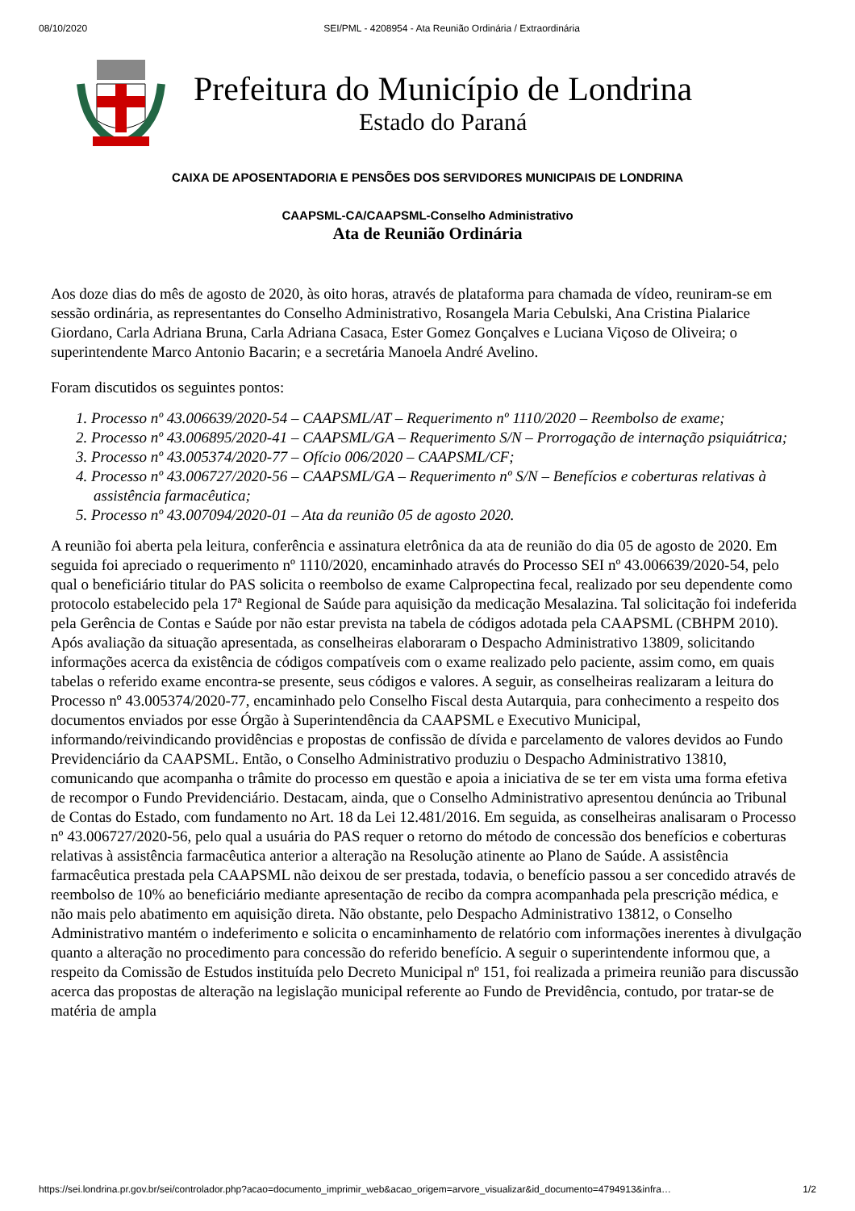08/10/2020 SEI/PML - 4208954 - Ata Reunião Ordinária / Extraordinária
Prefeitura do Município de Londrina
Estado do Paraná
CAIXA DE APOSENTADORIA E PENSÕES DOS SERVIDORES MUNICIPAIS DE LONDRINA
CAAPSML-CA/CAAPSML-Conselho Administrativo
Ata de Reunião Ordinária
Aos doze dias do mês de agosto de 2020, às oito horas, através de plataforma para chamada de vídeo, reuniram-se em sessão ordinária, as representantes do Conselho Administrativo, Rosangela Maria Cebulski, Ana Cristina Pialarice Giordano, Carla Adriana Bruna, Carla Adriana Casaca, Ester Gomez Gonçalves e Luciana Viçoso de Oliveira; o superintendente Marco Antonio Bacarin; e a secretária Manoela André Avelino.
Foram discutidos os seguintes pontos:
1. Processo nº 43.006639/2020-54 – CAAPSML/AT – Requerimento nº 1110/2020 – Reembolso de exame;
2. Processo nº 43.006895/2020-41 – CAAPSML/GA – Requerimento S/N – Prorrogação de internação psiquiátrica;
3. Processo nº 43.005374/2020-77 – Ofício 006/2020 – CAAPSML/CF;
4. Processo nº 43.006727/2020-56 – CAAPSML/GA – Requerimento nº S/N – Benefícios e coberturas relativas à assistência farmacêutica;
5. Processo nº 43.007094/2020-01 – Ata da reunião 05 de agosto 2020.
A reunião foi aberta pela leitura, conferência e assinatura eletrônica da ata de reunião do dia 05 de agosto de 2020. Em seguida foi apreciado o requerimento nº 1110/2020, encaminhado através do Processo SEI nº 43.006639/2020-54, pelo qual o beneficiário titular do PAS solicita o reembolso de exame Calpropectina fecal, realizado por seu dependente como protocolo estabelecido pela 17ª Regional de Saúde para aquisição da medicação Mesalazina. Tal solicitação foi indeferida pela Gerência de Contas e Saúde por não estar prevista na tabela de códigos adotada pela CAAPSML (CBHPM 2010). Após avaliação da situação apresentada, as conselheiras elaboraram o Despacho Administrativo 13809, solicitando informações acerca da existência de códigos compatíveis com o exame realizado pelo paciente, assim como, em quais tabelas o referido exame encontra-se presente, seus códigos e valores. A seguir, as conselheiras realizaram a leitura do Processo nº 43.005374/2020-77, encaminhado pelo Conselho Fiscal desta Autarquia, para conhecimento a respeito dos documentos enviados por esse Órgão à Superintendência da CAAPSML e Executivo Municipal, informando/reivindicando providências e propostas de confissão de dívida e parcelamento de valores devidos ao Fundo Previdenciário da CAAPSML. Então, o Conselho Administrativo produziu o Despacho Administrativo 13810, comunicando que acompanha o trâmite do processo em questão e apoia a iniciativa de se ter em vista uma forma efetiva de recompor o Fundo Previdenciário. Destacam, ainda, que o Conselho Administrativo apresentou denúncia ao Tribunal de Contas do Estado, com fundamento no Art. 18 da Lei 12.481/2016. Em seguida, as conselheiras analisaram o Processo nº 43.006727/2020-56, pelo qual a usuária do PAS requer o retorno do método de concessão dos benefícios e coberturas relativas à assistência farmacêutica anterior a alteração na Resolução atinente ao Plano de Saúde. A assistência farmacêutica prestada pela CAAPSML não deixou de ser prestada, todavia, o benefício passou a ser concedido através de reembolso de 10% ao beneficiário mediante apresentação de recibo da compra acompanhada pela prescrição médica, e não mais pelo abatimento em aquisição direta. Não obstante, pelo Despacho Administrativo 13812, o Conselho Administrativo mantém o indeferimento e solicita o encaminhamento de relatório com informações inerentes à divulgação quanto a alteração no procedimento para concessão do referido benefício. A seguir o superintendente informou que, a respeito da Comissão de Estudos instituída pelo Decreto Municipal nº 151, foi realizada a primeira reunião para discussão acerca das propostas de alteração na legislação municipal referente ao Fundo de Previdência, contudo, por tratar-se de matéria de ampla
https://sei.londrina.pr.gov.br/sei/controlador.php?acao=documento_imprimir_web&acao_origem=arvore_visualizar&id_documento=4794913&infra… 1/2